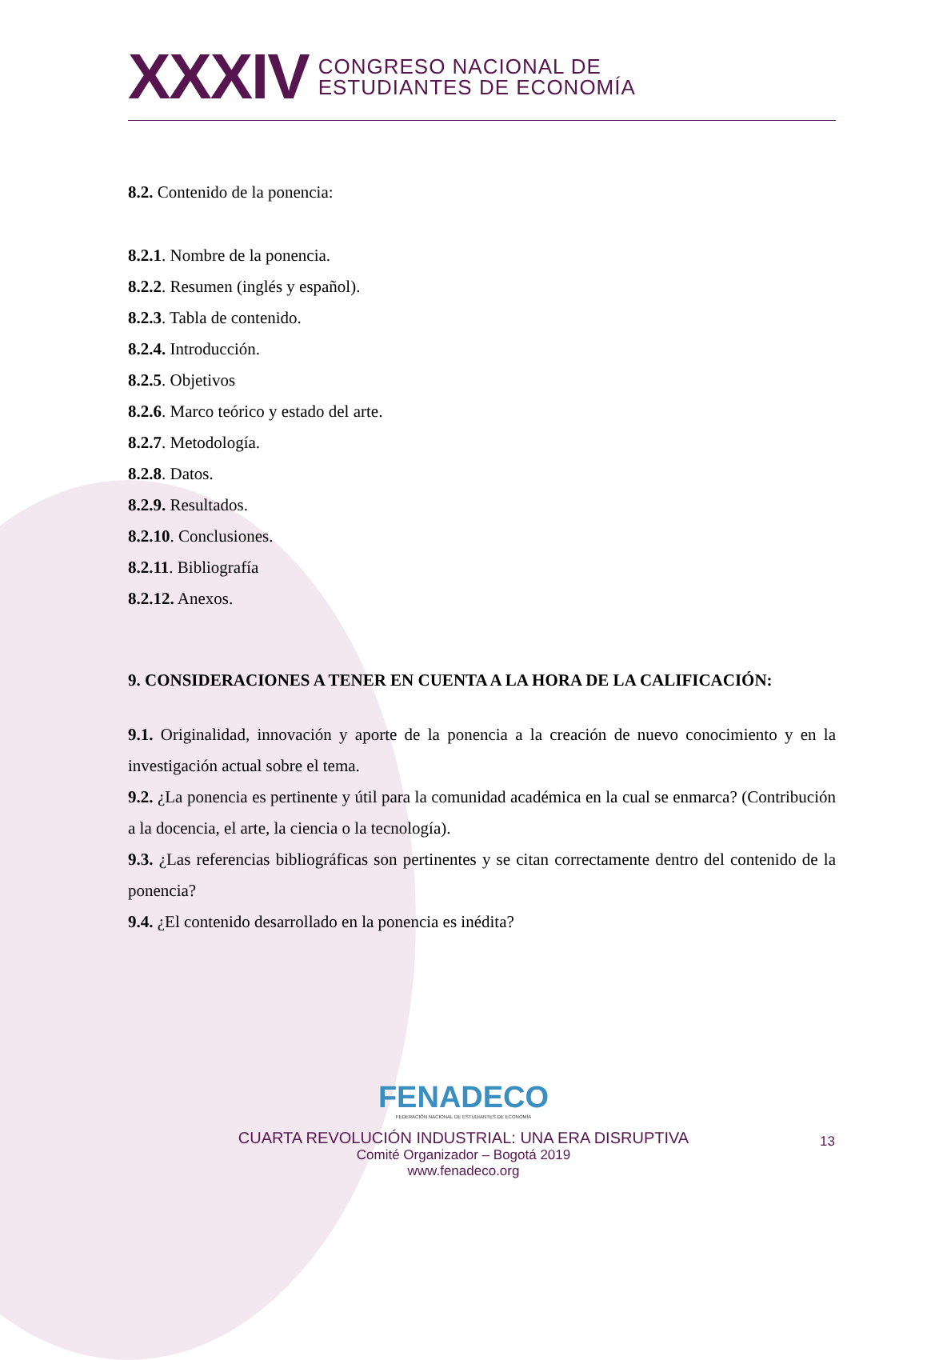XXXIV
CONGRESO NACIONAL DE
ESTUDIANTES DE ECONOMÍA
8.2. Contenido de la ponencia:
8.2.1. Nombre de la ponencia.
8.2.2. Resumen (inglés y español).
8.2.3. Tabla de contenido.
8.2.4. Introducción.
8.2.5. Objetivos
8.2.6. Marco teórico y estado del arte.
8.2.7. Metodología.
8.2.8. Datos.
8.2.9. Resultados.
8.2.10. Conclusiones.
8.2.11. Bibliografía
8.2.12. Anexos.
9. CONSIDERACIONES A TENER EN CUENTA A LA HORA DE LA CALIFICACIÓN:
9.1. Originalidad, innovación y aporte de la ponencia a la creación de nuevo conocimiento y en la investigación actual sobre el tema.
9.2. ¿La ponencia es pertinente y útil para la comunidad académica en la cual se enmarca? (Contribución a la docencia, el arte, la ciencia o la tecnología).
9.3. ¿Las referencias bibliográficas son pertinentes y se citan correctamente dentro del contenido de la ponencia?
9.4. ¿El contenido desarrollado en la ponencia es inédita?
FENADECO
FEDERACIÓN NACIONAL DE ESTUDIANTES DE ECONOMÍA
CUARTA REVOLUCIÓN INDUSTRIAL: UNA ERA DISRUPTIVA
Comité Organizador – Bogotá 2019
www.fenadeco.org
13